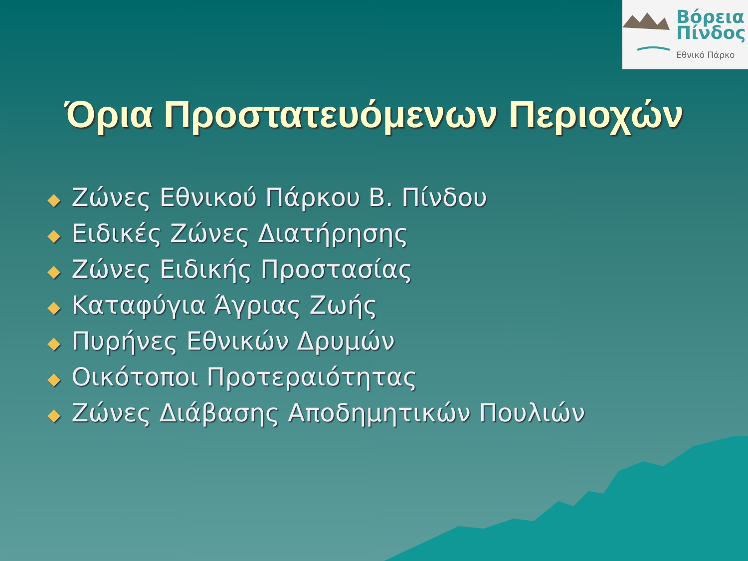Βόρεια
Πίνδος
Εθνικό Πάρκο
Όρια Προστατευόμενων Περιοχών
◆ Ζώνες Εθνικού Πάρκου Β. Πίνδου
◆ Ειδικές Ζώνες Διατήρησης
◆ Ζώνες Ειδικής Προστασίας
◆ Καταφύγια Άγριας Ζωής
◆ Πυρήνες Εθνικών Δρυμών
◆ Οικότοποι Προτεραιότητας
◆ Ζώνες Διάβασης Αποδημητικών Πουλιών